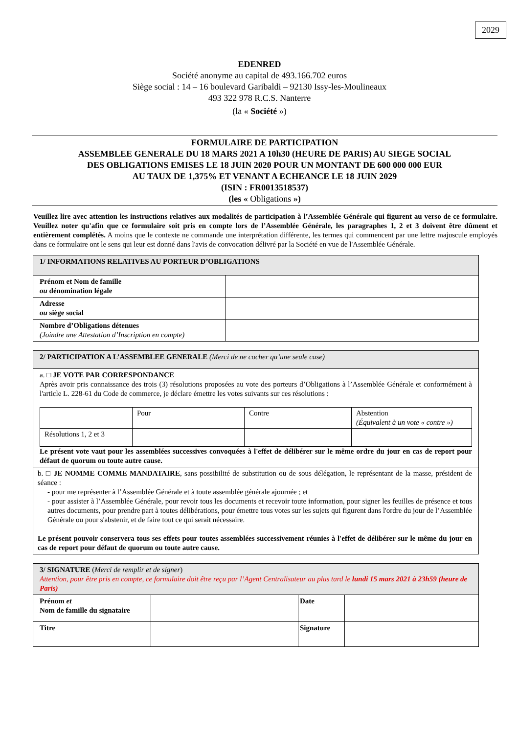2029
EDENRED
Société anonyme au capital de 493.166.702 euros
Siège social : 14 – 16 boulevard Garibaldi – 92130 Issy-les-Moulineaux
493 322 978 R.C.S. Nanterre
(la « Société »)
FORMULAIRE DE PARTICIPATION
ASSEMBLEE GENERALE DU 18 MARS 2021 A 10h30 (HEURE DE PARIS) AU SIEGE SOCIAL
DES OBLIGATIONS EMISES LE 18 JUIN 2020 POUR UN MONTANT DE 600 000 000 EUR
AU TAUX DE 1,375% ET VENANT A ECHEANCE LE 18 JUIN 2029
(ISIN : FR0013518537)
(les « Obligations »)
Veuillez lire avec attention les instructions relatives aux modalités de participation à l’Assemblée Générale qui figurent au verso de ce formulaire. Veuillez noter qu'afin que ce formulaire soit pris en compte lors de l’Assemblée Générale, les paragraphes 1, 2 et 3 doivent être dûment et entièrement complétés. A moins que le contexte ne commande une interprétation différente, les termes qui commencent par une lettre majuscule employés dans ce formulaire ont le sens qui leur est donné dans l'avis de convocation délivré par la Société en vue de l'Assemblée Générale.
| 1/ INFORMATIONS RELATIVES AU PORTEUR D’OBLIGATIONS | |
| Prénom et Nom de famille ou dénomination légale | |
| Adresse ou siège social | |
| Nombre d’Obligations détenues (Joindre une Attestation d’Inscription en compte) | |
| 2/ PARTICIPATION A L’ASSEMBLEE GENERALE (Merci de ne cocher qu’une seule case) |
| a. □ JE VOTE PAR CORRESPONDANCE Après avoir pris connaissance des trois (3) résolutions proposées au vote des porteurs d’Obligations à l’Assemblée Générale et conformément à l'article L. 228-61 du Code de commerce, je déclare émettre les votes suivants sur ces résolutions : / / Pour / Contre / Abstention (Équivalent à un vote « contre ») / / Résolutions 1, 2 et 3 / / / / Le présent vote vaut pour les assemblées successives convoquées à l'effet de délibérer sur le même ordre du jour en cas de report pour défaut de quorum ou toute autre cause. |
| b. □ JE NOMME COMME MANDATAIRE , sans possibilité de substitution ou de sous délégation, le représentant de la masse, président de séance : - pour me représenter à l’Assemblée Générale et à toute assemblée générale ajournée ; et - pour assister à l’Assemblée Générale, pour revoir tous les documents et recevoir toute information, pour signer les feuilles de présence et tous autres documents, pour prendre part à toutes délibérations, pour émettre tous votes sur les sujets qui figurent dans l'ordre du jour de l’Assemblée Générale ou pour s'abstenir, et de faire tout ce qui serait nécessaire. Le présent pouvoir conservera tous ses effets pour toutes assemblées successivement réunies à l'effet de délibérer sur le même du jour en cas de report pour défaut de quorum ou toute autre cause. |
| 3/ SIGNATURE ( Merci de remplir et de signer ) Attention, pour être pris en compte, ce formulaire doit être reçu par l’Agent Centralisateur au plus tard le lundi 15 mars 2021 à 23h59 (heure de Paris) | | | |
| Prénom et Nom de famille du signataire | | Date | |
| Titre | | Signature | |